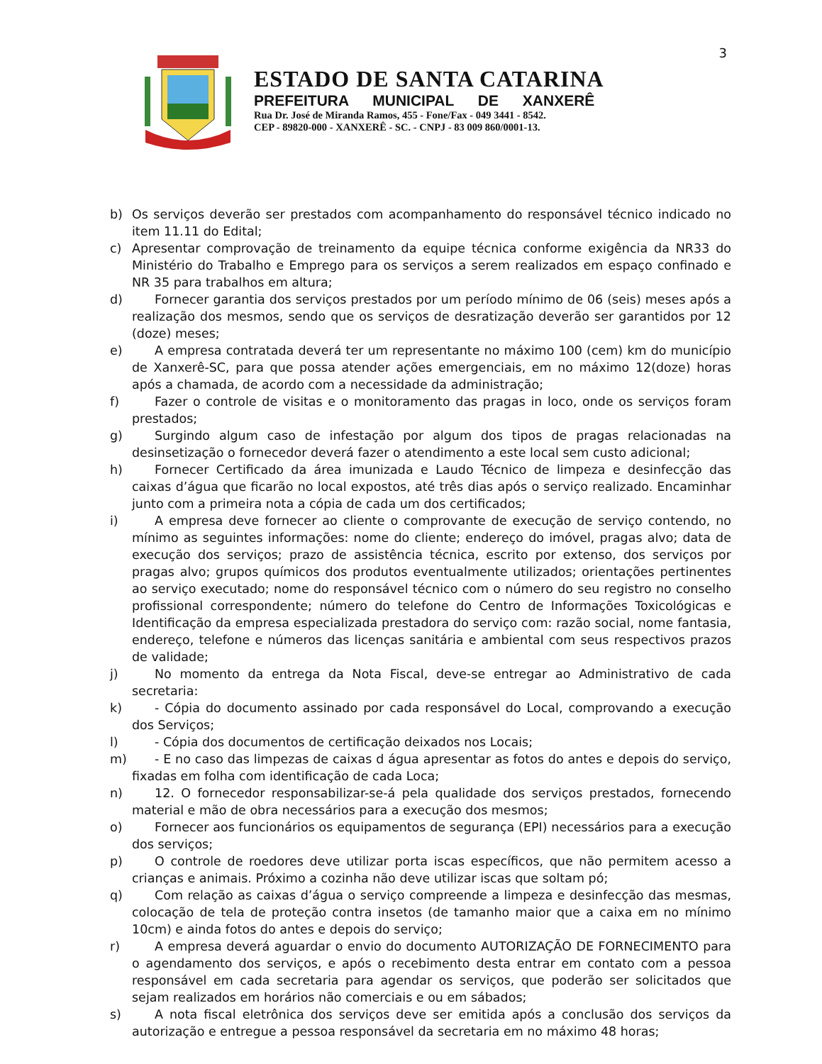3
ESTADO DE SANTA CATARINA
PREFEITURA MUNICIPAL DE XANXERÊ
Rua Dr. José de Miranda Ramos, 455 - Fone/Fax - 049 3441 - 8542.
CEP - 89820-000 - XANXERÊ - SC. - CNPJ - 83 009 860/0001-13.
b) Os serviços deverão ser prestados com acompanhamento do responsável técnico indicado no item 11.11 do Edital;
c) Apresentar comprovação de treinamento da equipe técnica conforme exigência da NR33 do Ministério do Trabalho e Emprego para os serviços a serem realizados em espaço confinado e NR 35 para trabalhos em altura;
d) Fornecer garantia dos serviços prestados por um período mínimo de 06 (seis) meses após a realização dos mesmos, sendo que os serviços de desratização deverão ser garantidos por 12 (doze) meses;
e) A empresa contratada deverá ter um representante no máximo 100 (cem) km do município de Xanxerê-SC, para que possa atender ações emergenciais, em no máximo 12(doze) horas após a chamada, de acordo com a necessidade da administração;
f) Fazer o controle de visitas e o monitoramento das pragas in loco, onde os serviços foram prestados;
g) Surgindo algum caso de infestação por algum dos tipos de pragas relacionadas na desinsetização o fornecedor deverá fazer o atendimento a este local sem custo adicional;
h) Fornecer Certificado da área imunizada e Laudo Técnico de limpeza e desinfecção das caixas d’água que ficarão no local expostos, até três dias após o serviço realizado. Encaminhar junto com a primeira nota a cópia de cada um dos certificados;
i) A empresa deve fornecer ao cliente o comprovante de execução de serviço contendo, no mínimo as seguintes informações: nome do cliente; endereço do imóvel, pragas alvo; data de execução dos serviços; prazo de assistência técnica, escrito por extenso, dos serviços por pragas alvo; grupos químicos dos produtos eventualmente utilizados; orientações pertinentes ao serviço executado; nome do responsável técnico com o número do seu registro no conselho profissional correspondente; número do telefone do Centro de Informações Toxicológicas e Identificação da empresa especializada prestadora do serviço com: razão social, nome fantasia, endereço, telefone e números das licenças sanitária e ambiental com seus respectivos prazos de validade;
j) No momento da entrega da Nota Fiscal, deve-se entregar ao Administrativo de cada secretaria:
k) - Cópia do documento assinado por cada responsável do Local, comprovando a execução dos Serviços;
l) - Cópia dos documentos de certificação deixados nos Locais;
m) - E no caso das limpezas de caixas d água apresentar as fotos do antes e depois do serviço, fixadas em folha com identificação de cada Loca;
n) 12. O fornecedor responsabilizar-se-á pela qualidade dos serviços prestados, fornecendo material e mão de obra necessários para a execução dos mesmos;
o) Fornecer aos funcionários os equipamentos de segurança (EPI) necessários para a execução dos serviços;
p) O controle de roedores deve utilizar porta iscas específicos, que não permitem acesso a crianças e animais. Próximo a cozinha não deve utilizar iscas que soltam pó;
q) Com relação as caixas d’água o serviço compreende a limpeza e desinfecção das mesmas, colocação de tela de proteção contra insetos (de tamanho maior que a caixa em no mínimo 10cm) e ainda fotos do antes e depois do serviço;
r) A empresa deverá aguardar o envio do documento AUTORIZAÇÃO DE FORNECIMENTO para o agendamento dos serviços, e após o recebimento desta entrar em contato com a pessoa responsável em cada secretaria para agendar os serviços, que poderão ser solicitados que sejam realizados em horários não comerciais e ou em sábados;
s) A nota fiscal eletrônica dos serviços deve ser emitida após a conclusão dos serviços da autorização e entregue a pessoa responsável da secretaria em no máximo 48 horas;